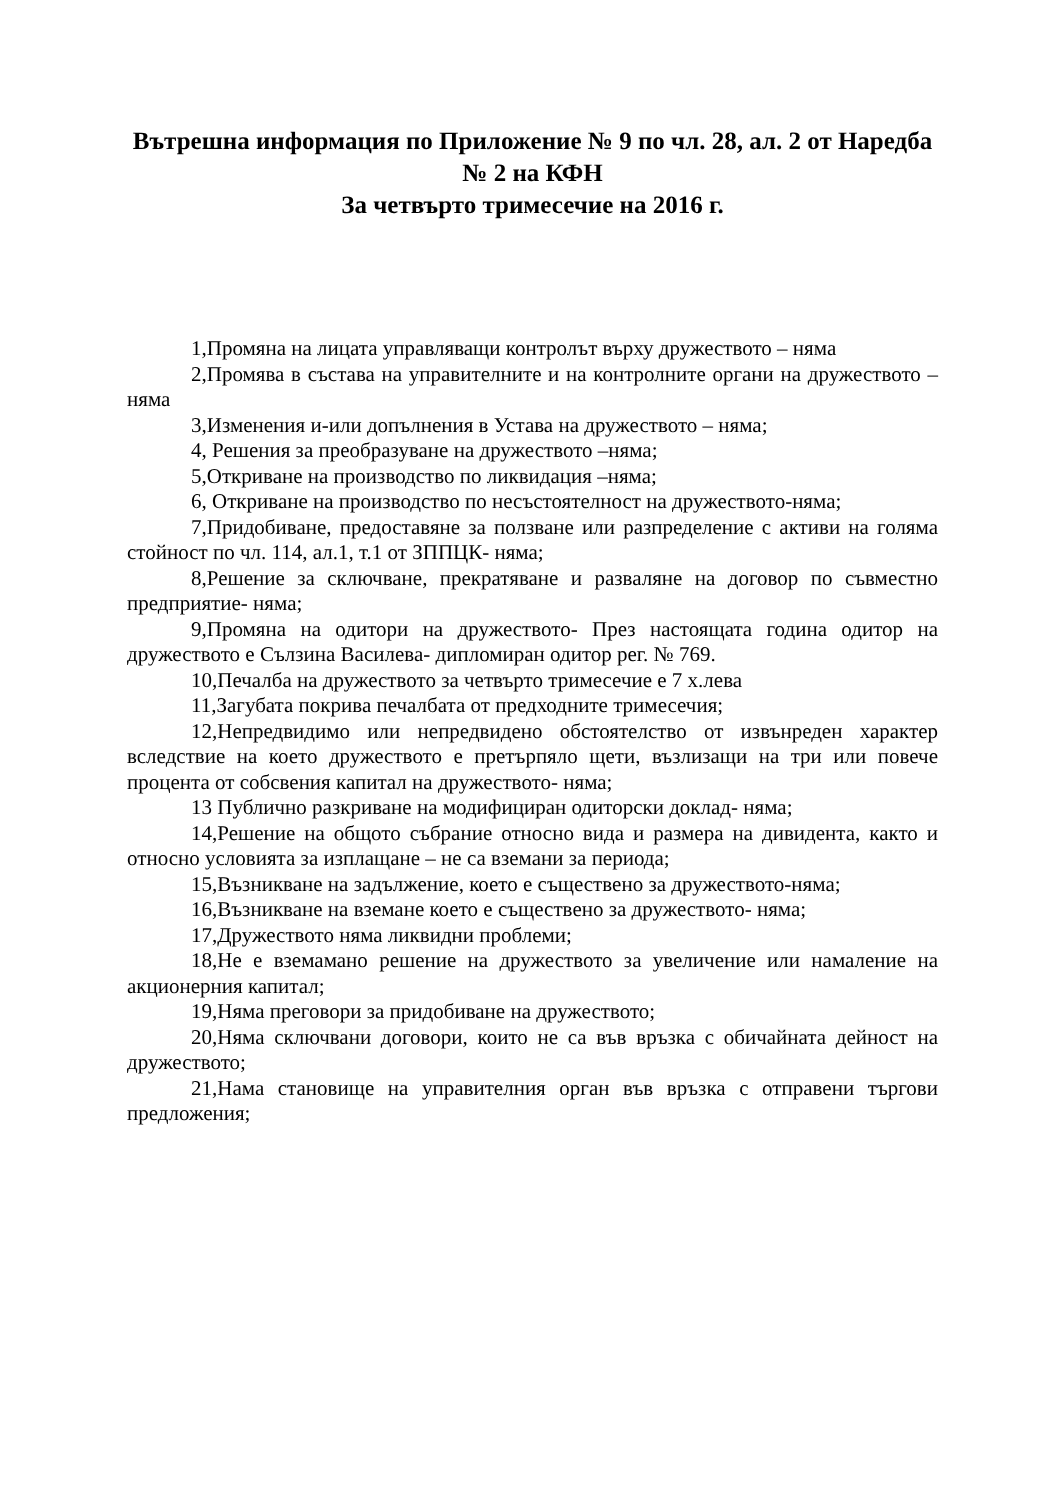Вътрешна информация по Приложение № 9 по чл. 28, ал. 2 от Наредба № 2 на КФН
За четвърто тримесечие на 2016 г.
1,Промяна на лицата управляващи контролът върху дружеството – няма
2,Промява в състава на управителните и на контролните органи на дружеството – няма
3,Изменения и-или допълнения в Устава на дружеството – няма;
4, Решения за преобразуване на дружеството –няма;
5,Откриване на производство по ликвидация –няма;
6, Откриване на производство по несъстоятелност на дружеството-няма;
7,Придобиване, предоставяне за ползване или разпределение с активи на голяма стойност по чл. 114, ал.1, т.1 от ЗППЦК- няма;
8,Решение за сключване, прекратяване и разваляне на договор по съвместно предприятие- няма;
9,Промяна на одитори на дружеството- През настоящата година одитор на дружеството е Сълзина Василева- дипломиран одитор рег. № 769.
10,Печалба на дружеството за четвърто тримесечие е 7 х.лева
11,Загубата покрива печалбата от предходните тримесечия;
12,Непредвидимо или непредвидено обстоятелство от извънреден характер вследствие на което дружеството е претърпяло щети, възлизащи на три или повече процента от собсвения капитал на дружеството- няма;
13 Публично разкриване на модифициран одиторски доклад- няма;
14,Решение на общото събрание относно вида и размера на дивидента, както и относно условията за изплащане – не са вземани за периода;
15,Възникване на задължение, което е съществено за дружеството-няма;
16,Възникване на вземане което е съществено за дружеството- няма;
17,Дружеството няма ликвидни проблеми;
18,Не е вземамано решение на дружеството за увеличение или намаление на акционерния капитал;
19,Няма преговори за придобиване на дружеството;
20,Няма сключвани договори, които не са във връзка с обичайната дейност на дружеството;
21,Нама становище на управителния орган във връзка с отправени търгови предложения;